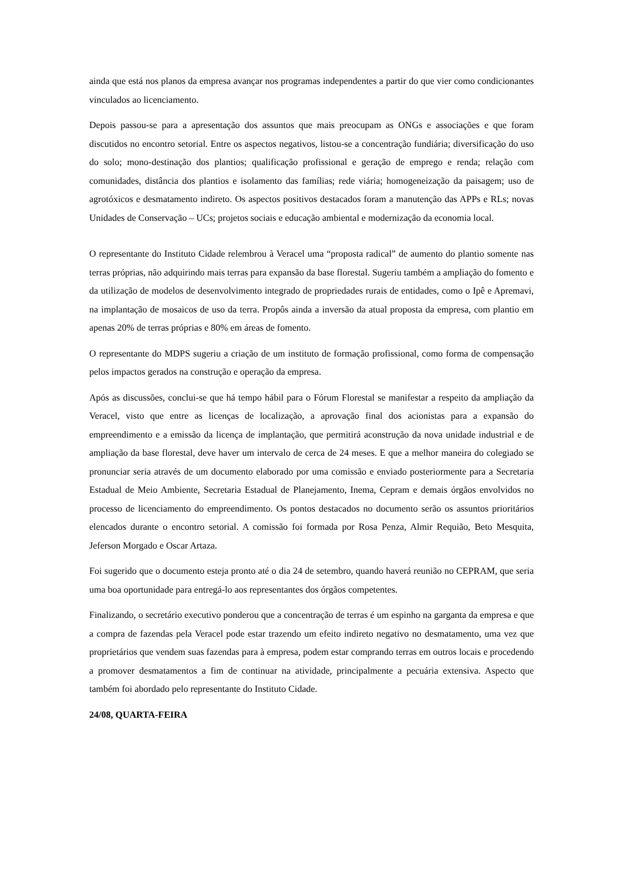ainda que está nos planos da empresa avançar nos programas independentes a partir do que vier como condicionantes vinculados ao licenciamento.
Depois passou-se para a apresentação dos assuntos que mais preocupam as ONGs e associações e que foram discutidos no encontro setorial. Entre os aspectos negativos, listou-se a concentração fundiária; diversificação do uso do solo; mono-destinação dos plantios; qualificação profissional e geração de emprego e renda; relação com comunidades, distância dos plantios e isolamento das famílias; rede viária; homogeneização da paisagem; uso de agrotóxicos e desmatamento indireto. Os aspectos positivos destacados foram a manutenção das APPs e RLs; novas Unidades de Conservação – UCs; projetos sociais e educação ambiental e modernização da economia local.
O representante do Instituto Cidade relembrou à Veracel uma “proposta radical” de aumento do plantio somente nas terras próprias, não adquirindo mais terras para expansão da base florestal. Sugeriu também a ampliação do fomento e da utilização de modelos de desenvolvimento integrado de propriedades rurais de entidades, como o Ipê e Apremavi, na implantação de mosaicos de uso da terra. Propôs ainda a inversão da atual proposta da empresa, com plantio em apenas 20% de terras próprias e 80% em áreas de fomento.
O representante do MDPS sugeriu a criação de um instituto de formação profissional, como forma de compensação pelos impactos gerados na construção e operação da empresa.
Após as discussões, conclui-se que há tempo hábil para o Fórum Florestal se manifestar a respeito da ampliação da Veracel, visto que entre as licenças de localização, a aprovação final dos acionistas para a expansão do empreendimento e a emissão da licença de implantação, que permitirá aconstrução da nova unidade industrial e de ampliação da base florestal, deve haver um intervalo de cerca de 24 meses. E que a melhor maneira do colegiado se pronunciar seria através de um documento elaborado por uma comissão e enviado posteriormente para a Secretaria Estadual de Meio Ambiente, Secretaria Estadual de Planejamento, Inema, Cepram e demais órgãos envolvidos no processo de licenciamento do empreendimento. Os pontos destacados no documento serão os assuntos prioritários elencados durante o encontro setorial. A comissão foi formada por Rosa Penza, Almir Requião, Beto Mesquita, Jeferson Morgado e Oscar Artaza.
Foi sugerido que o documento esteja pronto até o dia 24 de setembro, quando haverá reunião no CEPRAM, que seria uma boa oportunidade para entregá-lo aos representantes dos órgãos competentes.
Finalizando, o secretário executivo ponderou que a concentração de terras é um espinho na garganta da empresa e que a compra de fazendas pela Veracel pode estar trazendo um efeito indireto negativo no desmatamento, uma vez que proprietários que vendem suas fazendas para à empresa, podem estar comprando terras em outros locais e procedendo a promover desmatamentos a fim de continuar na atividade, principalmente a pecuária extensiva. Aspecto que também foi abordado pelo representante do Instituto Cidade.
24/08, QUARTA-FEIRA